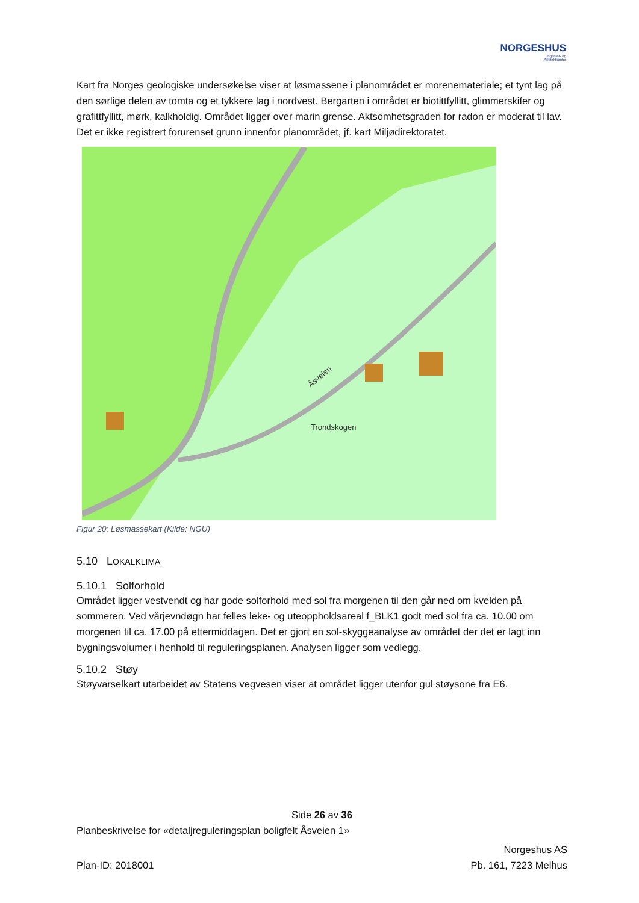NORGESHUS
Ingeniør- og
Arkitektkontor
Kart fra Norges geologiske undersøkelse viser at løsmassene i planområdet er morenemateriale; et tynt lag på den sørlige delen av tomta og et tykkere lag i nordvest. Bergarten i området er biotittfyllitt, glimmerskifer og grafittfyllitt, mørk, kalkholdig. Området ligger over marin grense. Aktsomhetsgraden for radon er moderat til lav. Det er ikke registrert forurenset grunn innenfor planområdet, jf. kart Miljødirektoratet.
Trondskogen
Åsveien
Figur 20: Løsmassekart (Kilde: NGU)
5.10 LOKALKLIMA
5.10.1 Solforhold
Området ligger vestvendt og har gode solforhold med sol fra morgenen til den går ned om kvelden på sommeren. Ved vårjevndøgn har felles leke- og uteoppholdsareal f_BLK1 godt med sol fra ca. 10.00 om morgenen til ca. 17.00 på ettermiddagen. Det er gjort en sol-skyggeanalyse av området der det er lagt inn bygningsvolumer i henhold til reguleringsplanen. Analysen ligger som vedlegg.
5.10.2 Støy
Støyvarselkart utarbeidet av Statens vegvesen viser at området ligger utenfor gul støysone fra E6.
Side 26 av 36
Planbeskrivelse for «detaljreguleringsplan boligfelt Åsveien 1»
Norgeshus AS
Plan-ID: 2018001 Pb. 161, 7223 Melhus